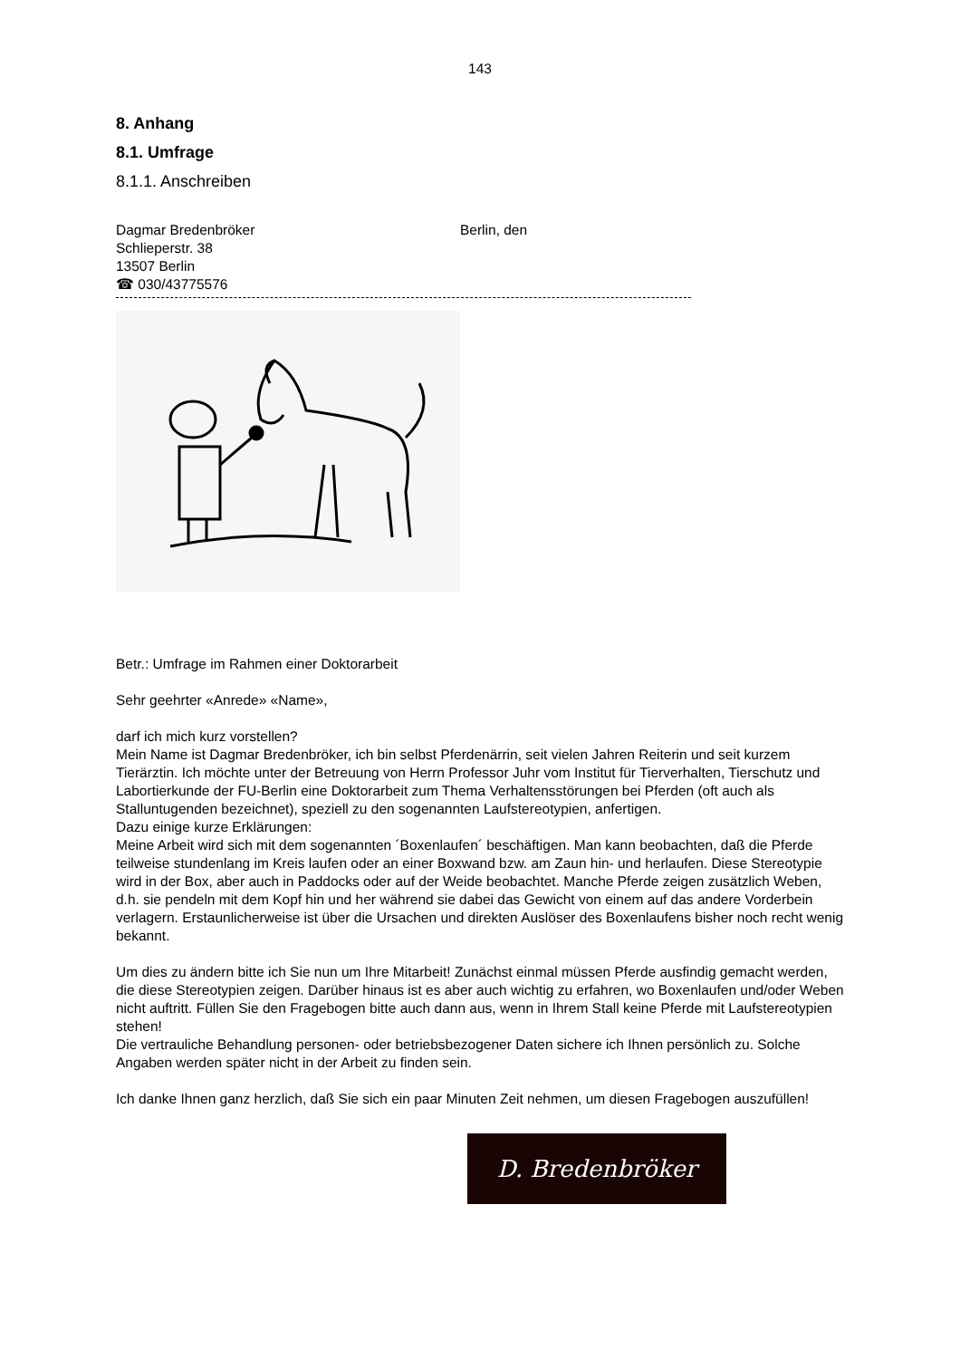143
8. Anhang
8.1. Umfrage
8.1.1. Anschreiben
Dagmar Bredenbröker
Schlieperstr. 38
13507 Berlin
☎ 030/43775576
Berlin, den
Betr.: Umfrage im Rahmen einer Doktorarbeit
Sehr geehrter «Anrede» «Name»,
darf ich mich kurz vorstellen?
Mein Name ist Dagmar Bredenbröker, ich bin selbst Pferdenärrin, seit vielen Jahren Reiterin und seit kurzem Tierärztin. Ich möchte unter der Betreuung von Herrn Professor Juhr vom Institut für Tierverhalten, Tierschutz und Labortierkunde der FU-Berlin eine Doktorarbeit zum Thema Verhaltensstörungen bei Pferden (oft auch als Stalluntugenden bezeichnet), speziell zu den sogenannten Laufstereotypien, anfertigen.
Dazu einige kurze Erklärungen:
Meine Arbeit wird sich mit dem sogenannten ´Boxenlaufen´ beschäftigen. Man kann beobachten, daß die Pferde teilweise stundenlang im Kreis laufen oder an einer Boxwand bzw. am Zaun hin- und herlaufen. Diese Stereotypie wird in der Box, aber auch in Paddocks oder auf der Weide beobachtet. Manche Pferde zeigen zusätzlich Weben, d.h. sie pendeln mit dem Kopf hin und her während sie dabei das Gewicht von einem auf das andere Vorderbein verlagern. Erstaunlicherweise ist über die Ursachen und direkten Auslöser des Boxenlaufens bisher noch recht wenig bekannt.
Um dies zu ändern bitte ich Sie nun um Ihre Mitarbeit! Zunächst einmal müssen Pferde ausfindig gemacht werden, die diese Stereotypien zeigen. Darüber hinaus ist es aber auch wichtig zu erfahren, wo Boxenlaufen und/oder Weben nicht auftritt. Füllen Sie den Fragebogen bitte auch dann aus, wenn in Ihrem Stall keine Pferde mit Laufstereotypien stehen!
Die vertrauliche Behandlung personen- oder betriebsbezogener Daten sichere ich Ihnen persönlich zu. Solche Angaben werden später nicht in der Arbeit zu finden sein.
Ich danke Ihnen ganz herzlich, daß Sie sich ein paar Minuten Zeit nehmen, um diesen Fragebogen auszufüllen!
D. Bredenbröker